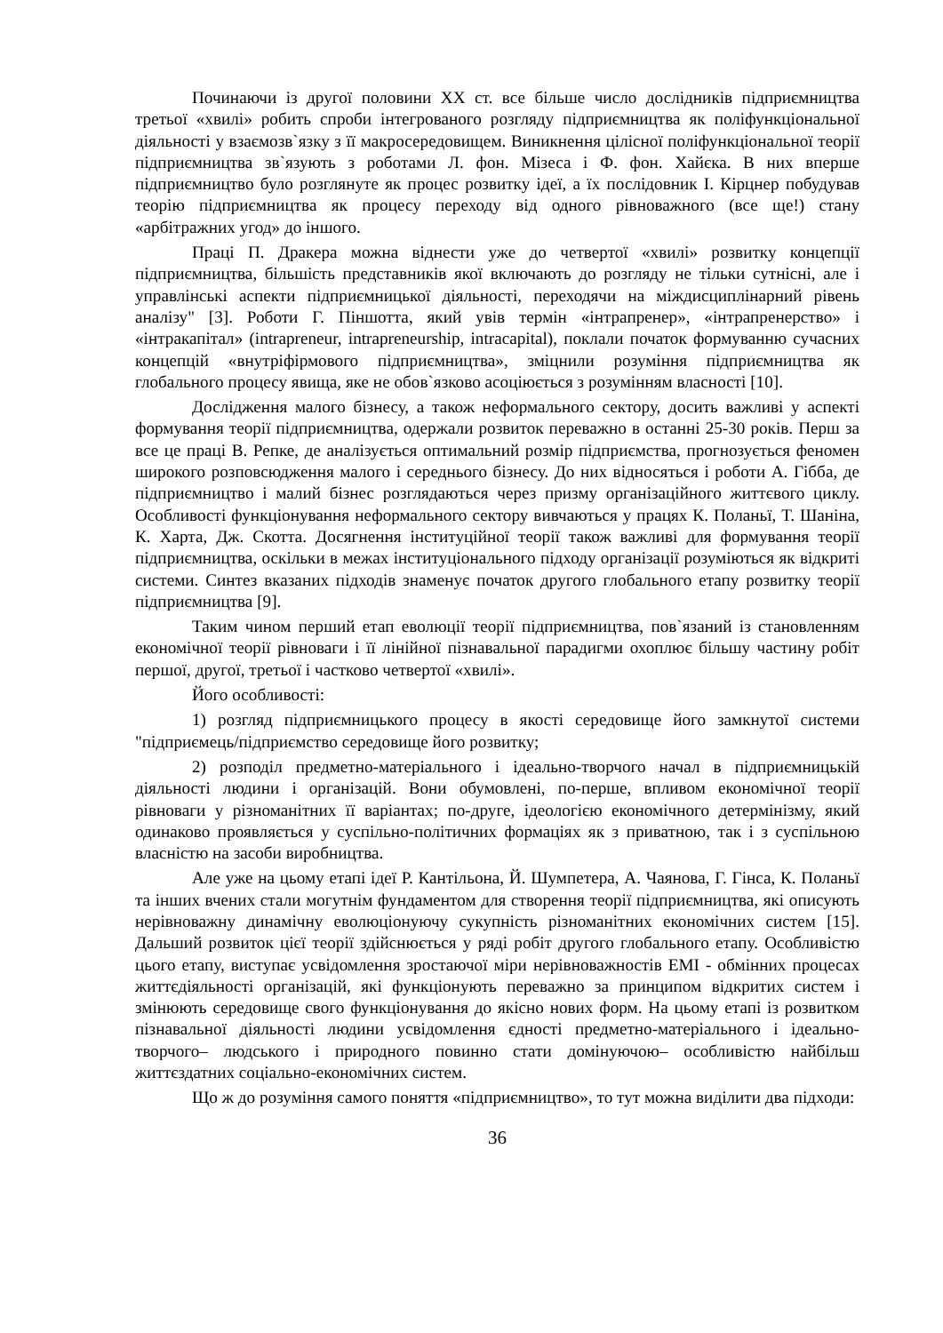Починаючи із другої половини XX ст. все більше число дослідників підприємництва третьої «хвилі» робить спроби інтегрованого розгляду підприємництва як поліфункціональної діяльності у взаємозв`язку з її макросередовищем. Виникнення цілісної поліфункціональної теорії підприємництва зв`язують з роботами Л. фон. Мізеса і Ф. фон. Хайєка. В них вперше підприємництво було розглянуте як процес розвитку ідеї, а їх послідовник І. Кірцнер побудував теорію підприємництва як процесу переходу від одного рівноважного (все ще!) стану «арбітражних угод» до іншого.
Праці П. Дракера можна віднести уже до четвертої «хвилі» розвитку концепції підприємництва, більшість представників якої включають до розгляду не тільки сутнісні, але і управлінські аспекти підприємницької діяльності, переходячи на міждисциплінарний рівень аналізу" [3]. Роботи Г. Піншотта, який увів термін «інтрапренер», «інтрапренерство» і «інтракапітал» (intrapreneur, intrapreneurship, intracapital), поклали початок формуванню сучасних концепцій «внутріфірмового підприємництва», зміцнили розуміння підприємництва як глобального процесу явища, яке не обов`язково асоціюється з розумінням власності [10].
Дослідження малого бізнесу, а також неформального сектору, досить важливі у аспекті формування теорії підприємництва, одержали розвиток переважно в останні 25-30 років. Перш за все це праці В. Репке, де аналізується оптимальний розмір підприємства, прогнозується феномен широкого розповсюдження малого і середнього бізнесу. До них відносяться і роботи А. Гібба, де підприємництво і малий бізнес розглядаються через призму організаційного життєвого циклу. Особливості функціонування неформального сектору вивчаються у працях К. Поланьї, Т. Шаніна, К. Харта, Дж. Скотта. Досягнення інституційної теорії також важливі для формування теорії підприємництва, оскільки в межах інституціонального підходу організації розуміються як відкриті системи. Синтез вказаних підходів знаменує початок другого глобального етапу розвитку теорії підприємництва [9].
Таким чином перший етап еволюції теорії підприємництва, пов`язаний із становленням економічної теорії рівноваги і її лінійної пізнавальної парадигми охоплює більшу частину робіт першої, другої, третьої і частково четвертої «хвилі».
Його особливості:
1) розгляд підприємницького процесу в якості середовище його замкнутої системи "підприємець/підприємство середовище його розвитку;
2) розподіл предметно-матеріального і ідеально-творчого начал в підприємницькій діяльності людини і організацій. Вони обумовлені, по-перше, впливом економічної теорії рівноваги у різноманітних її варіантах; по-друге, ідеологією економічного детермінізму, який одинаково проявляється у суспільно-політичних формаціях як з приватною, так і з суспільною власністю на засоби виробництва.
Але уже на цьому етапі ідеї Р. Кантільона, Й. Шумпетера, А. Чаянова, Г. Гінса, К. Поланьї та інших вчених стали могутнім фундаментом для створення теорії підприємництва, які описують нерівноважну динамічну еволюціонуючу сукупність різноманітних економічних систем [15]. Дальший розвиток цієї теорії здійснюється у ряді робіт другого глобального етапу. Особливістю цього етапу, виступає усвідомлення зростаючої міри нерівноважностів ЕМІ - обмінних процесах життєдіяльності організацій, які функціонують переважно за принципом відкритих систем і змінюють середовище свого функціонування до якісно нових форм. На цьому етапі із розвитком пізнавальної діяльності людини усвідомлення єдності предметно-матеріального і ідеально-творчого– людського і природного повинно стати домінуючою– особливістю найбільш життєздатних соціально-економічних систем.
Що ж до розуміння самого поняття «підприємництво», то тут можна виділити два підходи:
36